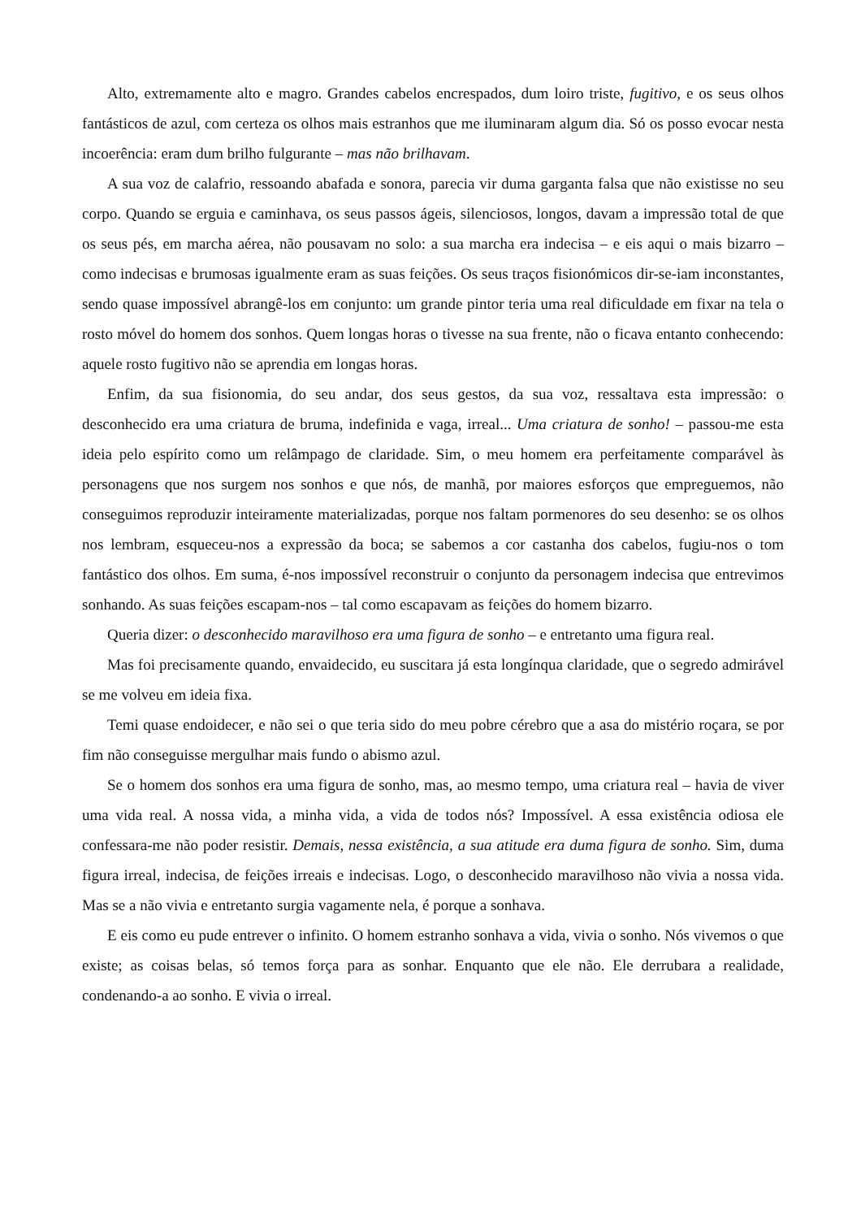Alto, extremamente alto e magro. Grandes cabelos encrespados, dum loiro triste, fugitivo, e os seus olhos fantásticos de azul, com certeza os olhos mais estranhos que me iluminaram algum dia. Só os posso evocar nesta incoerência: eram dum brilho fulgurante – mas não brilhavam.
A sua voz de calafrio, ressoando abafada e sonora, parecia vir duma garganta falsa que não existisse no seu corpo. Quando se erguia e caminhava, os seus passos ágeis, silenciosos, longos, davam a impressão total de que os seus pés, em marcha aérea, não pousavam no solo: a sua marcha era indecisa – e eis aqui o mais bizarro – como indecisas e brumosas igualmente eram as suas feições. Os seus traços fisionómicos dir-se-iam inconstantes, sendo quase impossível abrangê-los em conjunto: um grande pintor teria uma real dificuldade em fixar na tela o rosto móvel do homem dos sonhos. Quem longas horas o tivesse na sua frente, não o ficava entanto conhecendo: aquele rosto fugitivo não se aprendia em longas horas.
Enfim, da sua fisionomia, do seu andar, dos seus gestos, da sua voz, ressaltava esta impressão: o desconhecido era uma criatura de bruma, indefinida e vaga, irreal... Uma criatura de sonho! – passou-me esta ideia pelo espírito como um relâmpago de claridade. Sim, o meu homem era perfeitamente comparável às personagens que nos surgem nos sonhos e que nós, de manhã, por maiores esforços que empreguemos, não conseguimos reproduzir inteiramente materializadas, porque nos faltam pormenores do seu desenho: se os olhos nos lembram, esqueceu-nos a expressão da boca; se sabemos a cor castanha dos cabelos, fugiu-nos o tom fantástico dos olhos. Em suma, é-nos impossível reconstruir o conjunto da personagem indecisa que entrevimos sonhando. As suas feições escapam-nos – tal como escapavam as feições do homem bizarro.
Queria dizer: o desconhecido maravilhoso era uma figura de sonho – e entretanto uma figura real.
Mas foi precisamente quando, envaidecido, eu suscitara já esta longínqua claridade, que o segredo admirável se me volveu em ideia fixa.
Temi quase endoidecer, e não sei o que teria sido do meu pobre cérebro que a asa do mistério roçara, se por fim não conseguisse mergulhar mais fundo o abismo azul.
Se o homem dos sonhos era uma figura de sonho, mas, ao mesmo tempo, uma criatura real – havia de viver uma vida real. A nossa vida, a minha vida, a vida de todos nós? Impossível. A essa existência odiosa ele confessara-me não poder resistir. Demais, nessa existência, a sua atitude era duma figura de sonho. Sim, duma figura irreal, indecisa, de feições irreais e indecisas. Logo, o desconhecido maravilhoso não vivia a nossa vida. Mas se a não vivia e entretanto surgia vagamente nela, é porque a sonhava.
E eis como eu pude entrever o infinito. O homem estranho sonhava a vida, vivia o sonho. Nós vivemos o que existe; as coisas belas, só temos força para as sonhar. Enquanto que ele não. Ele derrubara a realidade, condenando-a ao sonho. E vivia o irreal.